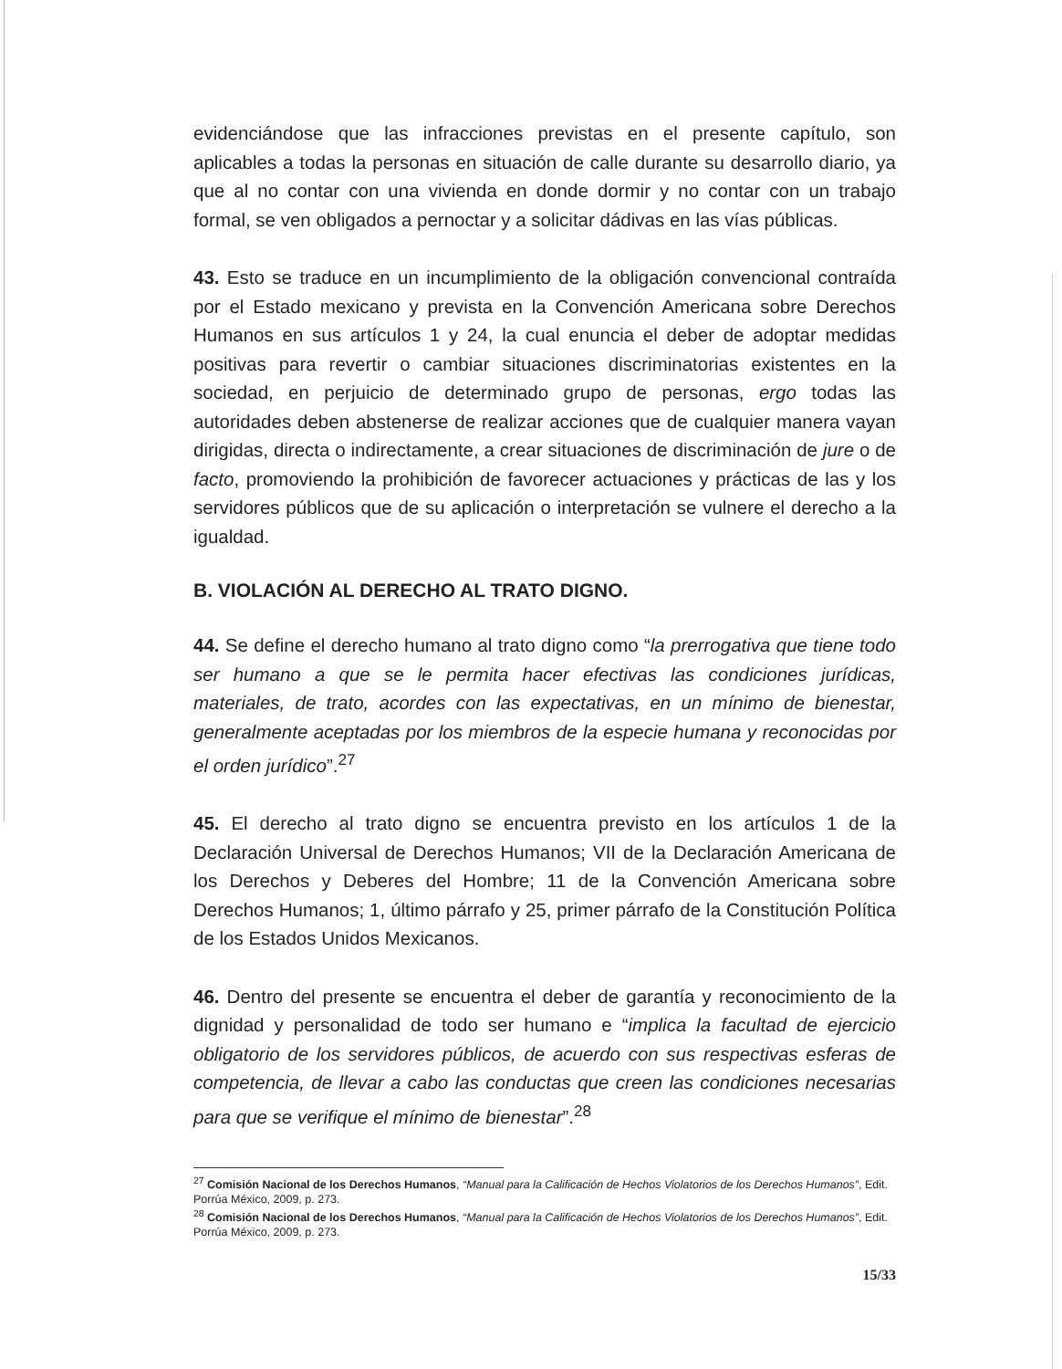evidenciándose que las infracciones previstas en el presente capítulo, son aplicables a todas la personas en situación de calle durante su desarrollo diario, ya que al no contar con una vivienda en donde dormir y no contar con un trabajo formal, se ven obligados a pernoctar y a solicitar dádivas en las vías públicas.
43. Esto se traduce en un incumplimiento de la obligación convencional contraída por el Estado mexicano y prevista en la Convención Americana sobre Derechos Humanos en sus artículos 1 y 24, la cual enuncia el deber de adoptar medidas positivas para revertir o cambiar situaciones discriminatorias existentes en la sociedad, en perjuicio de determinado grupo de personas, ergo todas las autoridades deben abstenerse de realizar acciones que de cualquier manera vayan dirigidas, directa o indirectamente, a crear situaciones de discriminación de jure o de facto, promoviendo la prohibición de favorecer actuaciones y prácticas de las y los servidores públicos que de su aplicación o interpretación se vulnere el derecho a la igualdad.
B. VIOLACIÓN AL DERECHO AL TRATO DIGNO.
44. Se define el derecho humano al trato digno como “la prerrogativa que tiene todo ser humano a que se le permita hacer efectivas las condiciones jurídicas, materiales, de trato, acordes con las expectativas, en un mínimo de bienestar, generalmente aceptadas por los miembros de la especie humana y reconocidas por el orden jurídico”.<sup>27</sup>
45. El derecho al trato digno se encuentra previsto en los artículos 1 de la Declaración Universal de Derechos Humanos; VII de la Declaración Americana de los Derechos y Deberes del Hombre; 11 de la Convención Americana sobre Derechos Humanos; 1, último párrafo y 25, primer párrafo de la Constitución Política de los Estados Unidos Mexicanos.
46. Dentro del presente se encuentra el deber de garantía y reconocimiento de la dignidad y personalidad de todo ser humano e “implica la facultad de ejercicio obligatorio de los servidores públicos, de acuerdo con sus respectivas esferas de competencia, de llevar a cabo las conductas que creen las condiciones necesarias para que se verifique el mínimo de bienestar”.<sup>28</sup>
<sup>27</sup> Comisión Nacional de los Derechos Humanos, “Manual para la Calificación de Hechos Violatorios de los Derechos Humanos”, Edit. Porrúa México, 2009, p. 273.
<sup>28</sup> Comisión Nacional de los Derechos Humanos, “Manual para la Calificación de Hechos Violatorios de los Derechos Humanos”, Edit. Porrúa México, 2009, p. 273.
15/33